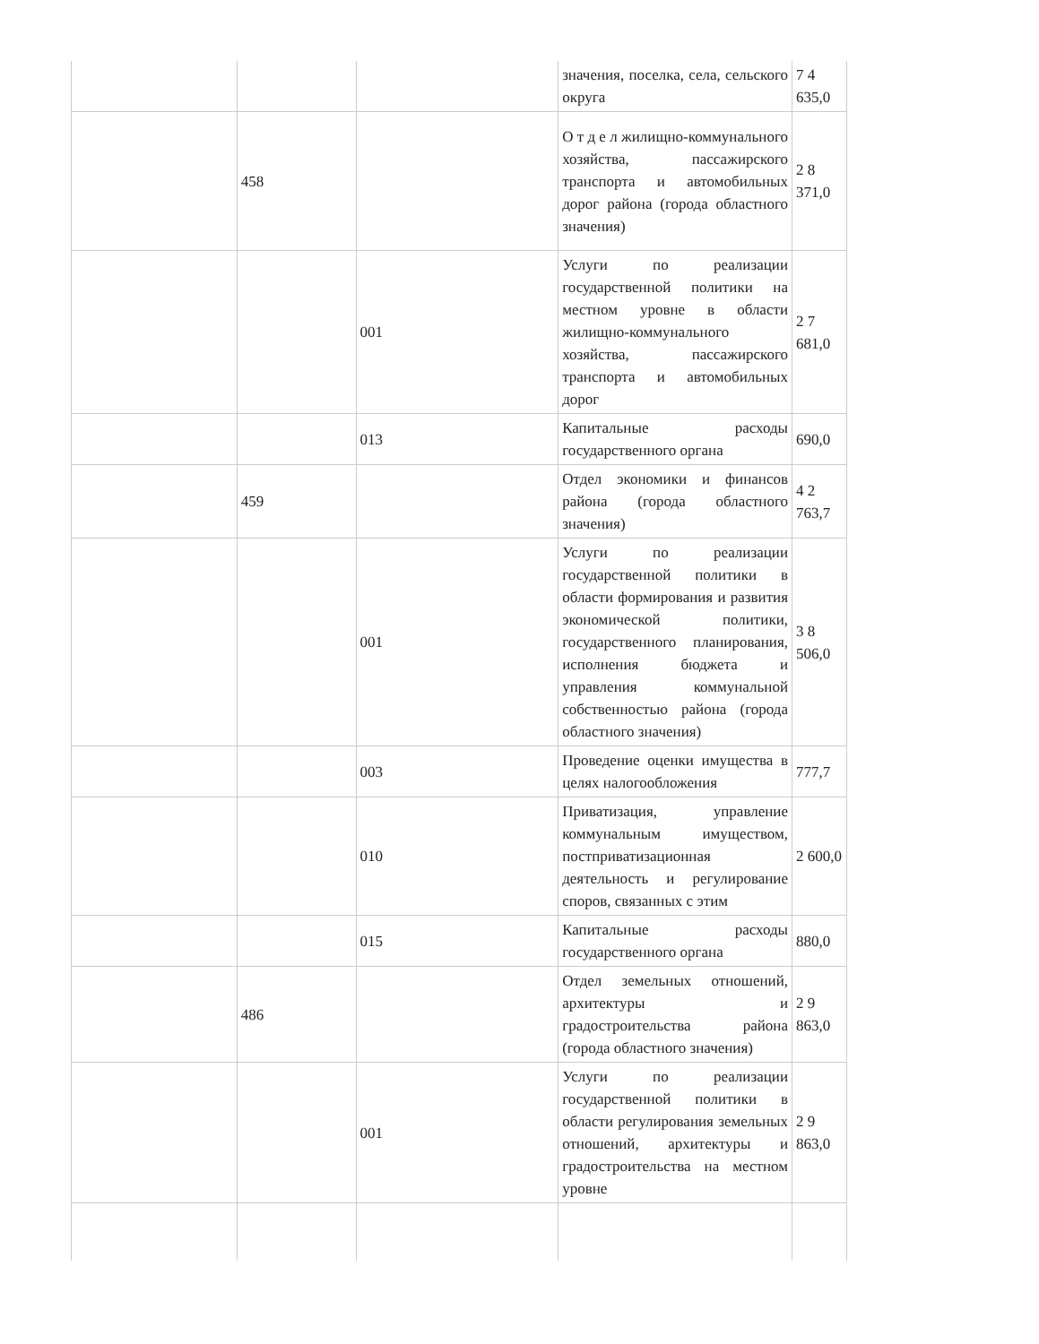| | | | значения, поселка, села, сельского округа | 7 4 635,0 |
| | 458 | | О т д е л жилищно-коммунального хозяйства, пассажирского транспорта и автомобильных дорог района (города областного значения) | 2 8 371,0 |
| | | 001 | Услуги по реализации государственной политики на местном уровне в области жилищно-коммунального хозяйства, пассажирского транспорта и автомобильных дорог | 2 7 681,0 |
| | | 013 | Капитальные расходы государственного органа | 690,0 |
| | 459 | | Отдел экономики и финансов района (города областного значения) | 4 2 763,7 |
| | | 001 | Услуги по реализации государственной политики в области формирования и развития экономической политики, государственного планирования, исполнения бюджета и управления коммунальной собственностью района (города областного значения) | 3 8 506,0 |
| | | 003 | Проведение оценки имущества в целях налогообложения | 777,7 |
| | | 010 | Приватизация, управление коммунальным имуществом, постприватизационная деятельность и регулирование споров, связанных с этим | 2 600,0 |
| | | 015 | Капитальные расходы государственного органа | 880,0 |
| | 486 | | Отдел земельных отношений, архитектуры и градостроительства района (города областного значения) | 2 9 863,0 |
| | | 001 | Услуги по реализации государственной политики в области регулирования земельных отношений, архитектуры и градостроительства на местном уровне | 2 9 863,0 |